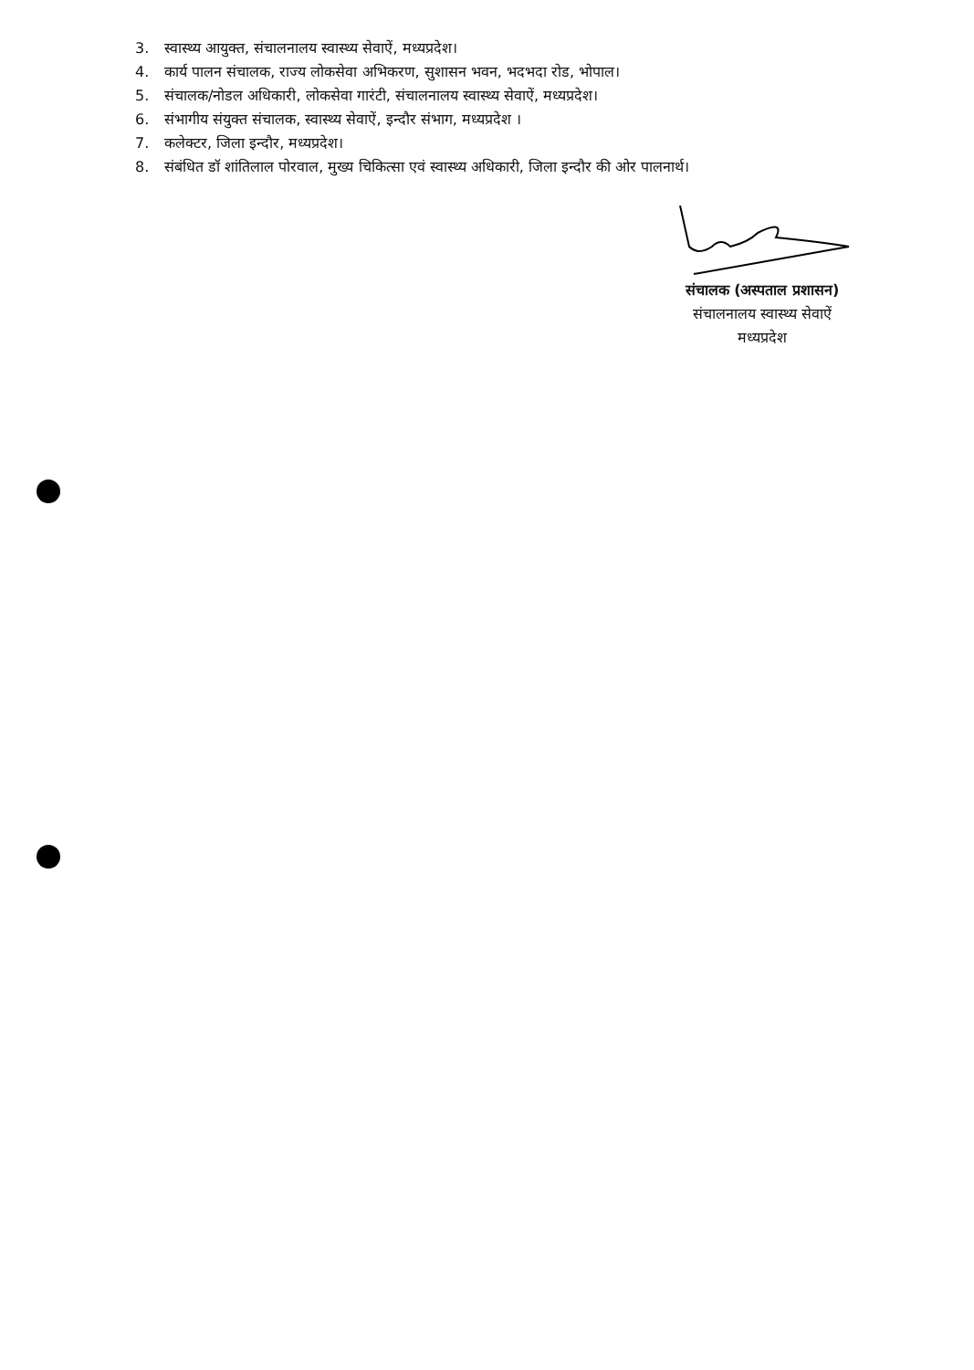3. स्वास्थ्य आयुक्त, संचालनालय स्वास्थ्य सेवाऐं, मध्यप्रदेश।
4. कार्य पालन संचालक, राज्य लोकसेवा अभिकरण, सुशासन भवन, भदभदा रोड, भोपाल।
5. संचालक/नोडल अधिकारी, लोकसेवा गारंटी, संचालनालय स्वास्थ्य सेवाऐं, मध्यप्रदेश।
6. संभागीय संयुक्त संचालक, स्वास्थ्य सेवाऐं, इन्दौर संभाग, मध्यप्रदेश ।
7. कलेक्टर, जिला इन्दौर, मध्यप्रदेश।
8. संबंधित डॉ शांतिलाल पोरवाल, मुख्य चिकित्सा एवं स्वास्थ्य अधिकारी, जिला इन्दौर की ओर पालनार्थ।
संचालक (अस्पताल प्रशासन)
संचालनालय स्वास्थ्य सेवाऐं
मध्यप्रदेश